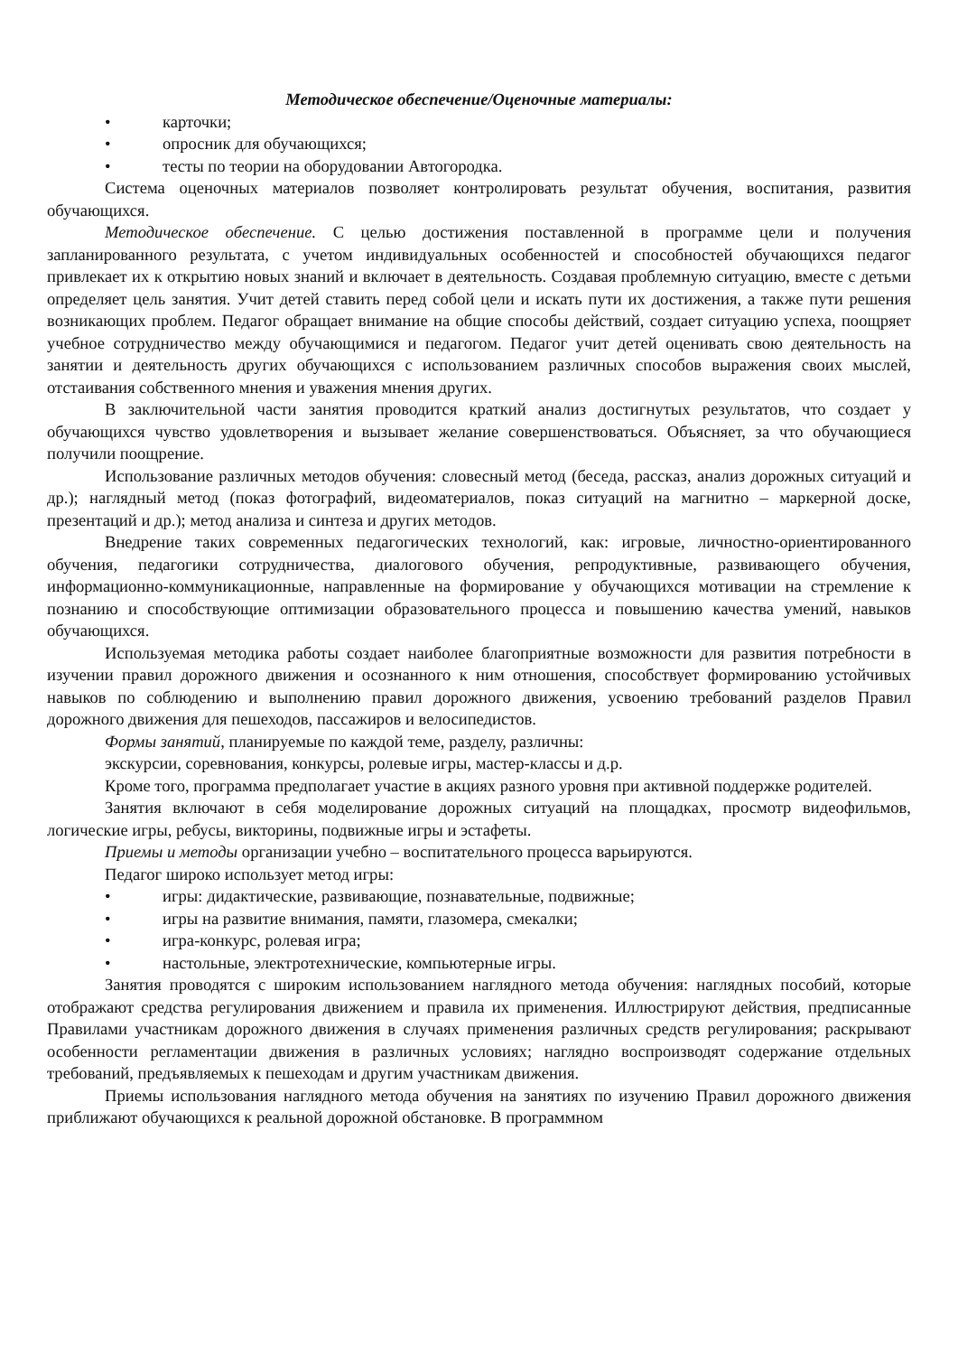Методическое обеспечение/Оценочные материалы:
• карточки;
• опросник для обучающихся;
• тесты по теории на оборудовании Автогородка.
Система оценочных материалов позволяет контролировать результат обучения, воспитания, развития обучающихся.
Методическое обеспечение. С целью достижения поставленной в программе цели и получения запланированного результата, с учетом индивидуальных особенностей и способностей обучающихся педагог привлекает их к открытию новых знаний и включает в деятельность. Создавая проблемную ситуацию, вместе с детьми определяет цель занятия. Учит детей ставить перед собой цели и искать пути их достижения, а также пути решения возникающих проблем. Педагог обращает внимание на общие способы действий, создает ситуацию успеха, поощряет учебное сотрудничество между обучающимися и педагогом. Педагог учит детей оценивать свою деятельность на занятии и деятельность других обучающихся с использованием различных способов выражения своих мыслей, отстаивания собственного мнения и уважения мнения других.
В заключительной части занятия проводится краткий анализ достигнутых результатов, что создает у обучающихся чувство удовлетворения и вызывает желание совершенствоваться. Объясняет, за что обучающиеся получили поощрение.
Использование различных методов обучения: словесный метод (беседа, рассказ, анализ дорожных ситуаций и др.); наглядный метод (показ фотографий, видеоматериалов, показ ситуаций на магнитно – маркерной доске, презентаций и др.); метод анализа и синтеза и других методов.
Внедрение таких современных педагогических технологий, как: игровые, личностно-ориентированного обучения, педагогики сотрудничества, диалогового обучения, репродуктивные, развивающего обучения, информационно-коммуникационные, направленные на формирование у обучающихся мотивации на стремление к познанию и способствующие оптимизации образовательного процесса и повышению качества умений, навыков обучающихся.
Используемая методика работы создает наиболее благоприятные возможности для развития потребности в изучении правил дорожного движения и осознанного к ним отношения, способствует формированию устойчивых навыков по соблюдению и выполнению правил дорожного движения, усвоению требований разделов Правил дорожного движения для пешеходов, пассажиров и велосипедистов.
Формы занятий, планируемые по каждой теме, разделу, различны:
экскурсии, соревнования, конкурсы, ролевые игры, мастер-классы и д.р.
Кроме того, программа предполагает участие в акциях разного уровня при активной поддержке родителей.
Занятия включают в себя моделирование дорожных ситуаций на площадках, просмотр видеофильмов, логические игры, ребусы, викторины, подвижные игры и эстафеты.
Приемы и методы организации учебно – воспитательного процесса варьируются.
Педагог широко использует метод игры:
• игры: дидактические, развивающие, познавательные, подвижные;
• игры на развитие внимания, памяти, глазомера, смекалки;
• игра-конкурс, ролевая игра;
• настольные, электротехнические, компьютерные игры.
Занятия проводятся с широким использованием наглядного метода обучения: наглядных пособий, которые отображают средства регулирования движением и правила их применения. Иллюстрируют действия, предписанные Правилами участникам дорожного движения в случаях применения различных средств регулирования; раскрывают особенности регламентации движения в различных условиях; наглядно воспроизводят содержание отдельных требований, предъявляемых к пешеходам и другим участникам движения.
Приемы использования наглядного метода обучения на занятиях по изучению Правил дорожного движения приближают обучающихся к реальной дорожной обстановке. В программном